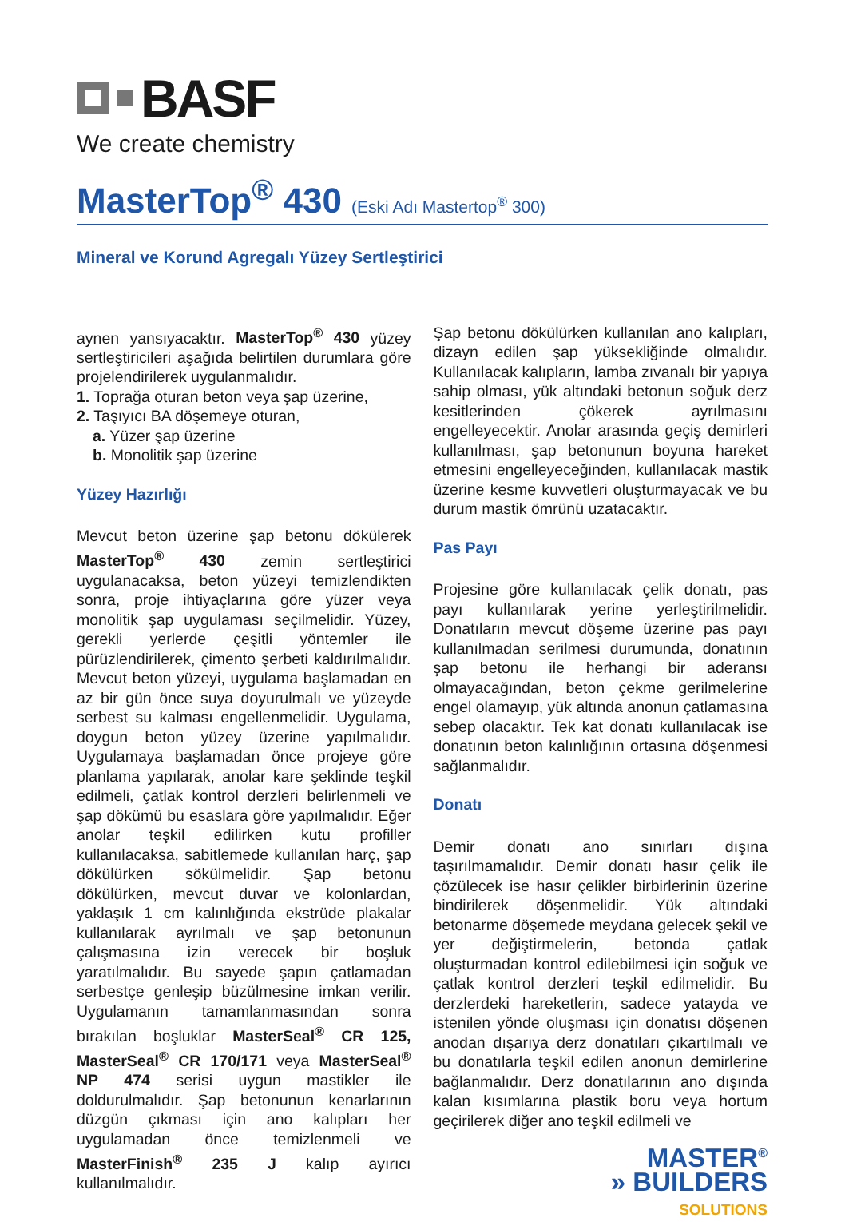BASF
We create chemistry
MasterTop<sup>®</sup> 430 (Eski Adı Mastertop<sup>®</sup> 300)
Mineral ve Korund Agregalı Yüzey Sertleştirici
aynen yansıyacaktır. MasterTop<sup>®</sup> 430 yüzey sertleştiricileri aşağıda belirtilen durumlara göre projelendirilerek uygulanmalıdır.
1. Toprağa oturan beton veya şap üzerine,
2. Taşıyıcı BA döşemeye oturan,
a. Yüzer şap üzerine
b. Monolitik şap üzerine
Yüzey Hazırlığı
Mevcut beton üzerine şap betonu dökülerek MasterTop<sup>®</sup> 430 zemin sertleştirici uygulanacaksa, beton yüzeyi temizlendikten sonra, proje ihtiyaçlarına göre yüzer veya monolitik şap uygulaması seçilmelidir. Yüzey, gerekli yerlerde çeşitli yöntemler ile pürüzlendirilerek, çimento şerbeti kaldırılmalıdır. Mevcut beton yüzeyi, uygulama başlamadan en az bir gün önce suya doyurulmalı ve yüzeyde serbest su kalması engellenmelidir. Uygulama, doygun beton yüzey üzerine yapılmalıdır. Uygulamaya başlamadan önce projeye göre planlama yapılarak, anolar kare şeklinde teşkil edilmeli, çatlak kontrol derzleri belirlenmeli ve şap dökümü bu esaslara göre yapılmalıdır. Eğer anolar teşkil edilirken kutu profiller kullanılacaksa, sabitlemede kullanılan harç, şap dökülürken sökülmelidir. Şap betonu dökülürken, mevcut duvar ve kolonlardan, yaklaşık 1 cm kalınlığında ekstrüde plakalar kullanılarak ayrılmalı ve şap betonunun çalışmasına izin verecek bir boşluk yaratılmalıdır. Bu sayede şapın çatlamadan serbestçe genleşip büzülmesine imkan verilir. Uygulamanın tamamlanmasından sonra bırakılan boşluklar MasterSeal<sup>®</sup> CR 125, MasterSeal<sup>®</sup> CR 170/171 veya MasterSeal<sup>®</sup> NP 474 serisi uygun mastikler ile doldurulmalıdır. Şap betonunun kenarlarının düzgün çıkması için ano kalıpları her uygulamadan önce temizlenmeli ve MasterFinish<sup>®</sup> 235 J kalıp ayırıcı kullanılmalıdır.
Şap betonu dökülürken kullanılan ano kalıpları, dizayn edilen şap yüksekliğinde olmalıdır. Kullanılacak kalıpların, lamba zıvanalı bir yapıya sahip olması, yük altındaki betonun soğuk derz kesitlerinden çökerek ayrılmasını engelleyecektir. Anolar arasında geçiş demirleri kullanılması, şap betonunun boyuna hareket etmesini engelleyeceğinden, kullanılacak mastik üzerine kesme kuvvetleri oluşturmayacak ve bu durum mastik ömrünü uzatacaktır.
Pas Payı
Projesine göre kullanılacak çelik donatı, pas payı kullanılarak yerine yerleştirilmelidir. Donatıların mevcut döşeme üzerine pas payı kullanılmadan serilmesi durumunda, donatının şap betonu ile herhangi bir aderansı olmayacağından, beton çekme gerilmelerine engel olamayıp, yük altında anonun çatlamasına sebep olacaktır. Tek kat donatı kullanılacak ise donatının beton kalınlığının ortasına döşenmesi sağlanmalıdır.
Donatı
Demir donatı ano sınırları dışına taşırılmamalıdır. Demir donatı hasır çelik ile çözülecek ise hasır çelikler birbirlerinin üzerine bindirilerek döşenmelidir. Yük altındaki betonarme döşemede meydana gelecek şekil ve yer değiştirmelerin, betonda çatlak oluşturmadan kontrol edilebilmesi için soğuk ve çatlak kontrol derzleri teşkil edilmelidir. Bu derzlerdeki hareketlerin, sadece yatayda ve istenilen yönde oluşması için donatısı döşenen anodan dışarıya derz donatıları çıkartılmalı ve bu donatılarla teşkil edilen anonun demirlerine bağlanmalıdır. Derz donatılarının ano dışında kalan kısımlarına plastik boru veya hortum geçirilerek diğer ano teşkil edilmeli ve
MASTER<sup>®</sup>
» BUILDERS
SOLUTIONS